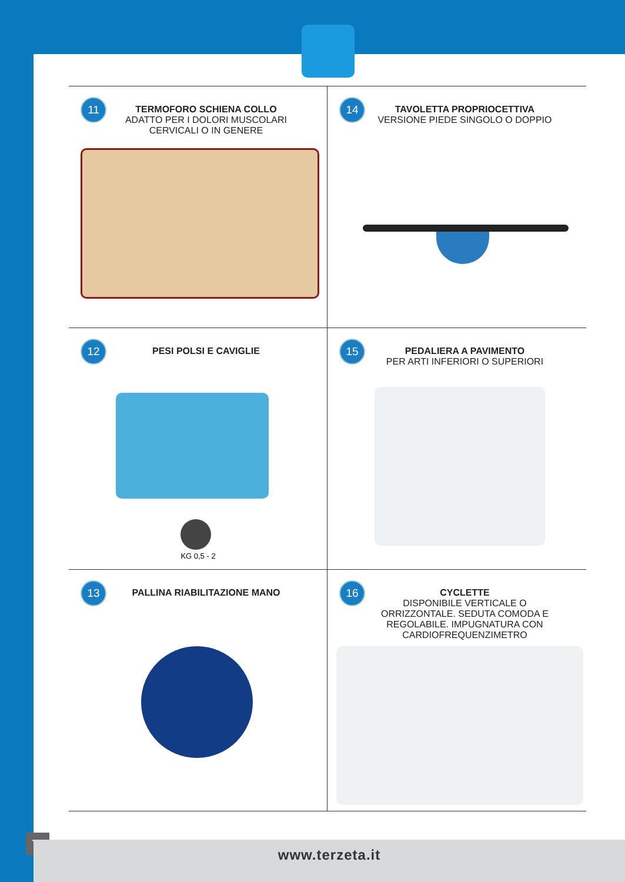11 TERMOFORO SCHIENA COLLO ADATTO PER I DOLORI MUSCOLARI CERVICALI O IN GENERE
14 TAVOLETTA PROPRIOCETTIVA VERSIONE PIEDE SINGOLO O DOPPIO
12 PESI POLSI E CAVIGLIE
KG 0,5 - 2
15 PEDALIERA A PAVIMENTO PER ARTI INFERIORI O SUPERIORI
13 PALLINA RIABILITAZIONE MANO
16 CYCLETTE DISPONIBILE VERTICALE O ORRIZZONTALE. SEDUTA COMODA E REGOLABILE. IMPUGNATURA CON CARDIOFREQUENZIMETRO
76
www.terzeta.it